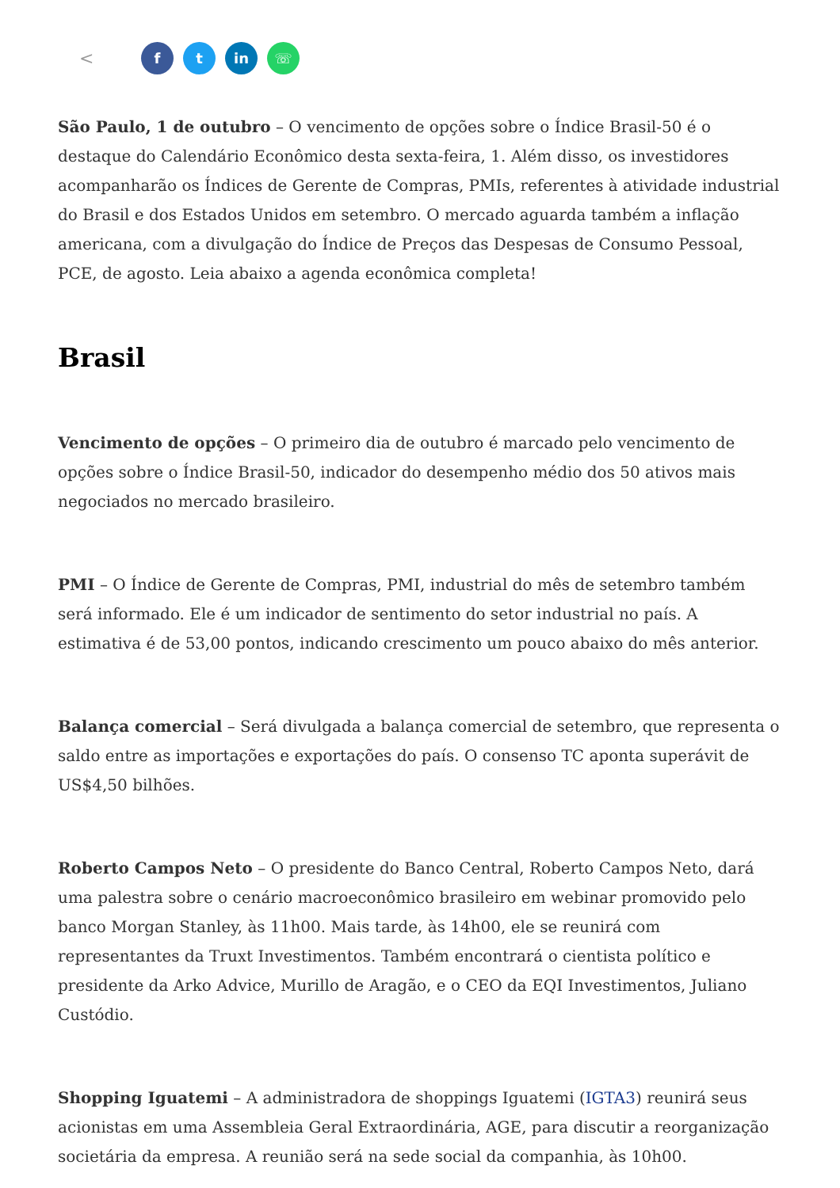< f t in ☏
São Paulo, 1 de outubro – O vencimento de opções sobre o Índice Brasil-50 é o destaque do Calendário Econômico desta sexta-feira, 1. Além disso, os investidores acompanharão os Índices de Gerente de Compras, PMIs, referentes à atividade industrial do Brasil e dos Estados Unidos em setembro. O mercado aguarda também a inflação americana, com a divulgação do Índice de Preços das Despesas de Consumo Pessoal, PCE, de agosto. Leia abaixo a agenda econômica completa!
Brasil
Vencimento de opções – O primeiro dia de outubro é marcado pelo vencimento de opções sobre o Índice Brasil-50, indicador do desempenho médio dos 50 ativos mais negociados no mercado brasileiro.
PMI – O Índice de Gerente de Compras, PMI, industrial do mês de setembro também será informado. Ele é um indicador de sentimento do setor industrial no país. A estimativa é de 53,00 pontos, indicando crescimento um pouco abaixo do mês anterior.
Balança comercial – Será divulgada a balança comercial de setembro, que representa o saldo entre as importações e exportações do país. O consenso TC aponta superávit de US$4,50 bilhões.
Roberto Campos Neto – O presidente do Banco Central, Roberto Campos Neto, dará uma palestra sobre o cenário macroeconômico brasileiro em webinar promovido pelo banco Morgan Stanley, às 11h00. Mais tarde, às 14h00, ele se reunirá com representantes da Truxt Investimentos. Também encontrará o cientista político e presidente da Arko Advice, Murillo de Aragão, e o CEO da EQI Investimentos, Juliano Custódio.
Shopping Iguatemi – A administradora de shoppings Iguatemi (IGTA3) reunirá seus acionistas em uma Assembleia Geral Extraordinária, AGE, para discutir a reorganização societária da empresa. A reunião será na sede social da companhia, às 10h00.